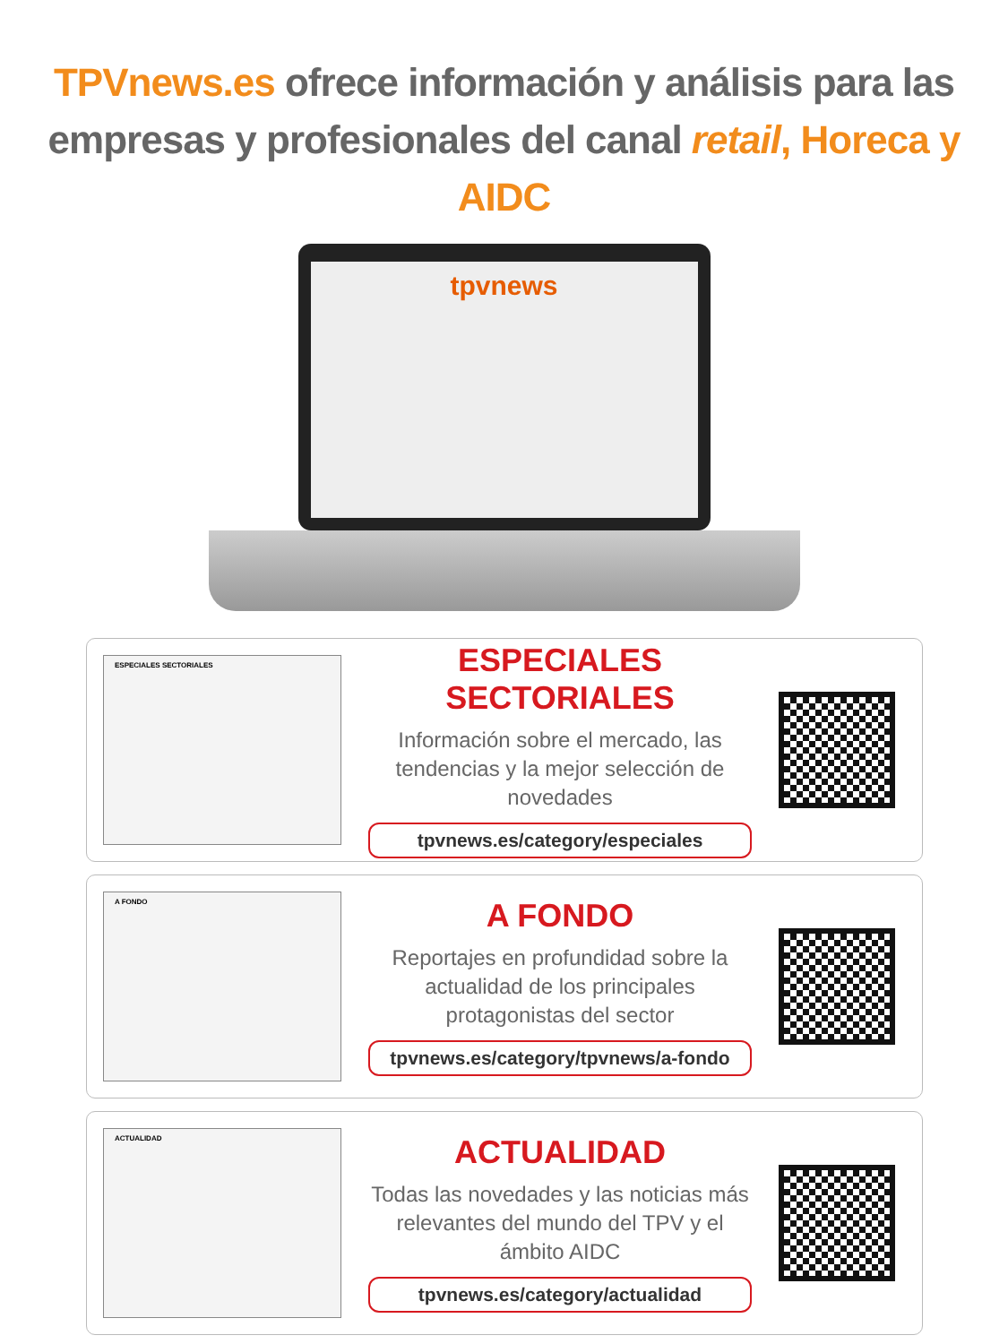TPVnews.es ofrece información y análisis para las
empresas y profesionales del canal retail, Horeca y AIDC
tpvnews
ESPECIALES SECTORIALES
ESPECIALES SECTORIALES
Información sobre el mercado, las tendencias y la mejor selección de novedades
tpvnews.es/category/especiales
A FONDO
A FONDO
Reportajes en profundidad sobre la actualidad de los principales protagonistas del sector
tpvnews.es/category/tpvnews/a-fondo
ACTUALIDAD
ACTUALIDAD
Todas las novedades y las noticias más relevantes del mundo del TPV y el ámbito AIDC
tpvnews.es/category/actualidad